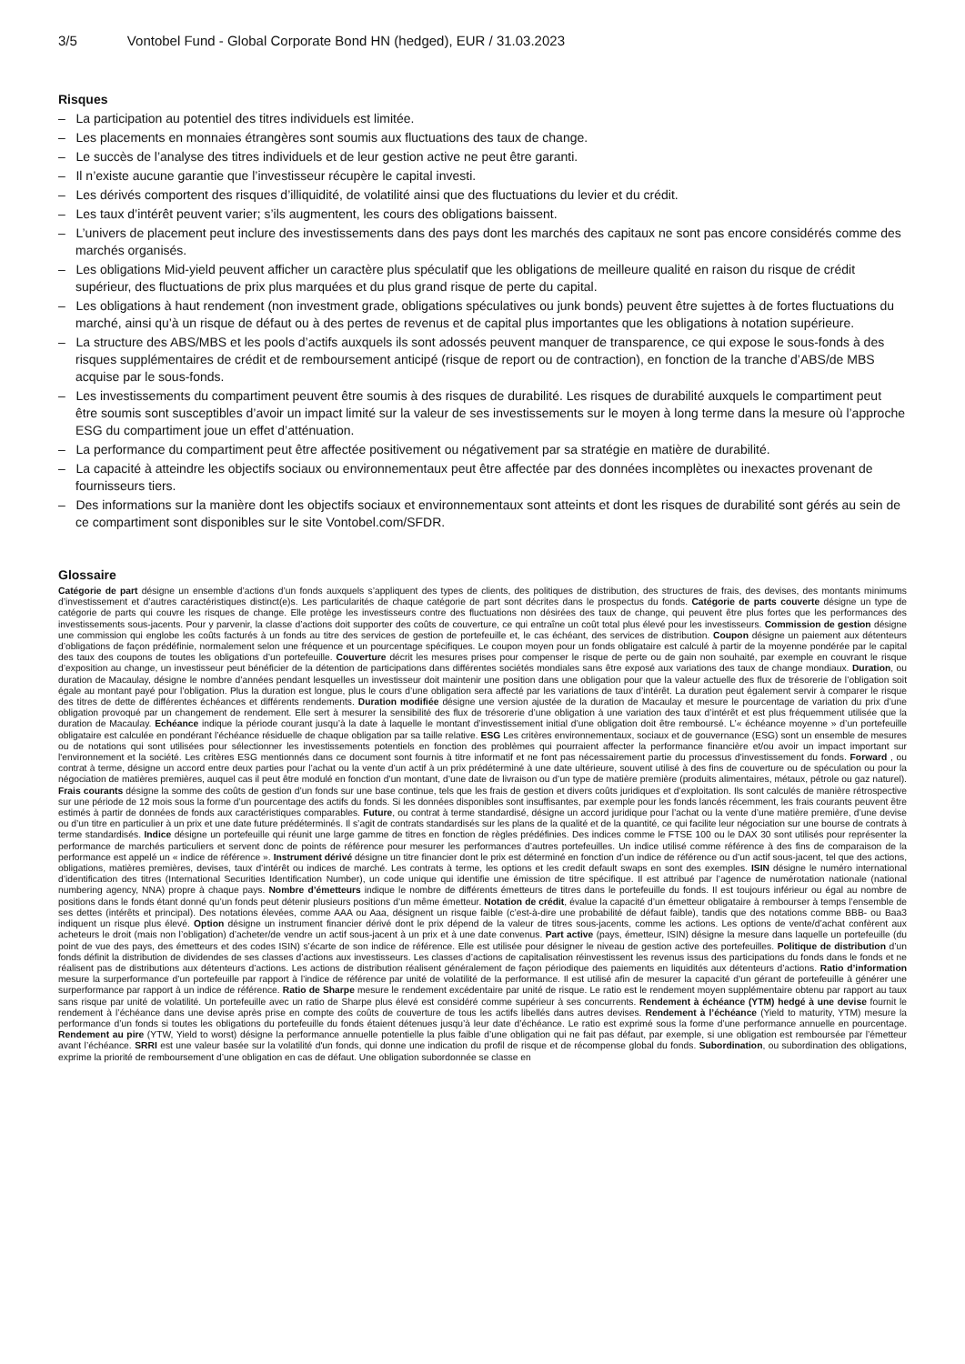3/5 Vontobel Fund - Global Corporate Bond HN (hedged), EUR / 31.03.2023
Risques
– La participation au potentiel des titres individuels est limitée.
– Les placements en monnaies étrangères sont soumis aux fluctuations des taux de change.
– Le succès de l’analyse des titres individuels et de leur gestion active ne peut être garanti.
– Il n’existe aucune garantie que l’investisseur récupère le capital investi.
– Les dérivés comportent des risques d’illiquidité, de volatilité ainsi que des fluctuations du levier et du crédit.
– Les taux d’intérêt peuvent varier; s’ils augmentent, les cours des obligations baissent.
– L’univers de placement peut inclure des investissements dans des pays dont les marchés des capitaux ne sont pas encore considérés comme des marchés organisés.
– Les obligations Mid-yield peuvent afficher un caractère plus spéculatif que les obligations de meilleure qualité en raison du risque de crédit supérieur, des fluctuations de prix plus marquées et du plus grand risque de perte du capital.
– Les obligations à haut rendement (non investment grade, obligations spéculatives ou junk bonds) peuvent être sujettes à de fortes fluctuations du marché, ainsi qu’à un risque de défaut ou à des pertes de revenus et de capital plus importantes que les obligations à notation supérieure.
– La structure des ABS/MBS et les pools d’actifs auxquels ils sont adossés peuvent manquer de transparence, ce qui expose le sous-fonds à des risques supplémentaires de crédit et de remboursement anticipé (risque de report ou de contraction), en fonction de la tranche d’ABS/de MBS acquise par le sous-fonds.
– Les investissements du compartiment peuvent être soumis à des risques de durabilité. Les risques de durabilité auxquels le compartiment peut être soumis sont susceptibles d’avoir un impact limité sur la valeur de ses investissements sur le moyen à long terme dans la mesure où l’approche ESG du compartiment joue un effet d’atténuation.
– La performance du compartiment peut être affectée positivement ou négativement par sa stratégie en matière de durabilité.
– La capacité à atteindre les objectifs sociaux ou environnementaux peut être affectée par des données incomplètes ou inexactes provenant de fournisseurs tiers.
– Des informations sur la manière dont les objectifs sociaux et environnementaux sont atteints et dont les risques de durabilité sont gérés au sein de ce compartiment sont disponibles sur le site Vontobel.com/SFDR.
Glossaire
Catégorie de part désigne un ensemble d’actions d’un fonds auxquels s’appliquent des types de clients, des politiques de distribution, des structures de frais, des devises, des montants minimums d’investissement et d’autres caractéristiques distinct(e)s. Les particularités de chaque catégorie de part sont décrites dans le prospectus du fonds. Catégorie de parts couverte désigne un type de catégorie de parts qui couvre les risques de change. Elle protège les investisseurs contre des fluctuations non désirées des taux de change, qui peuvent être plus fortes que les performances des investissements sous-jacents. Pour y parvenir, la classe d’actions doit supporter des coûts de couverture, ce qui entraîne un coût total plus élevé pour les investisseurs. Commission de gestion désigne une commission qui englobe les coûts facturés à un fonds au titre des services de gestion de portefeuille et, le cas échéant, des services de distribution. Coupon désigne un paiement aux détenteurs d’obligations de façon prédéfinie, normalement selon une fréquence et un pourcentage spécifiques. Le coupon moyen pour un fonds obligataire est calculé à partir de la moyenne pondérée par le capital des taux des coupons de toutes les obligations d’un portefeuille. Couverture décrit les mesures prises pour compenser le risque de perte ou de gain non souhaité, par exemple en couvrant le risque d’exposition au change, un investisseur peut bénéficier de la détention de participations dans différentes sociétés mondiales sans être exposé aux variations des taux de change mondiaux. Duration, ou duration de Macaulay, désigne le nombre d’années pendant lesquelles un investisseur doit maintenir une position dans une obligation pour que la valeur actuelle des flux de trésorerie de l’obligation soit égale au montant payé pour l’obligation. Plus la duration est longue, plus le cours d’une obligation sera affecté par les variations de taux d’intérêt. La duration peut également servir à comparer le risque des titres de dette de différentes échéances et différents rendements. Duration modifiée désigne une version ajustée de la duration de Macaulay et mesure le pourcentage de variation du prix d’une obligation provoqué par un changement de rendement. Elle sert à mesurer la sensibilité des flux de trésorerie d’une obligation à une variation des taux d’intérêt et est plus fréquemment utilisée que la duration de Macaulay. Echéance indique la période courant jusqu’à la date à laquelle le montant d’investissement initial d’une obligation doit être remboursé. L’« échéance moyenne » d’un portefeuille obligataire est calculée en pondérant l’échéance résiduelle de chaque obligation par sa taille relative. ESG Les critères environnementaux, sociaux et de gouvernance (ESG) sont un ensemble de mesures ou de notations qui sont utilisées pour sélectionner les investissements potentiels en fonction des problèmes qui pourraient affecter la performance financière et/ou avoir un impact important sur l'environnement et la société. Les critères ESG mentionnés dans ce document sont fournis à titre informatif et ne font pas nécessairement partie du processus d'investissement du fonds. Forward , ou contrat à terme, désigne un accord entre deux parties pour l’achat ou la vente d’un actif à un prix prédéterminé à une date ultérieure, souvent utilisé à des fins de couverture ou de spéculation ou pour la négociation de matières premières, auquel cas il peut être modulé en fonction d’un montant, d’une date de livraison ou d’un type de matière première (produits alimentaires, métaux, pétrole ou gaz naturel). Frais courants désigne la somme des coûts de gestion d’un fonds sur une base continue, tels que les frais de gestion et divers coûts juridiques et d’exploitation. Ils sont calculés de manière rétrospective sur une période de 12 mois sous la forme d’un pourcentage des actifs du fonds. Si les données disponibles sont insuffisantes, par exemple pour les fonds lancés récemment, les frais courants peuvent être estimés à partir de données de fonds aux caractéristiques comparables. Future, ou contrat à terme standardisé, désigne un accord juridique pour l’achat ou la vente d’une matière première, d’une devise ou d’un titre en particulier à un prix et une date future prédéterminés. Il s’agit de contrats standardisés sur les plans de la qualité et de la quantité, ce qui facilite leur négociation sur une bourse de contrats à terme standardisés. Indice désigne un portefeuille qui réunit une large gamme de titres en fonction de règles prédéfinies. Des indices comme le FTSE 100 ou le DAX 30 sont utilisés pour représenter la performance de marchés particuliers et servent donc de points de référence pour mesurer les performances d’autres portefeuilles. Un indice utilisé comme référence à des fins de comparaison de la performance est appelé un « indice de référence ». Instrument dérivé désigne un titre financier dont le prix est déterminé en fonction d’un indice de référence ou d’un actif sous-jacent, tel que des actions, obligations, matières premières, devises, taux d’intérêt ou indices de marché. Les contrats à terme, les options et les credit default swaps en sont des exemples. ISIN désigne le numéro international d’identification des titres (International Securities Identification Number), un code unique qui identifie une émission de titre spécifique. Il est attribué par l’agence de numérotation nationale (national numbering agency, NNA) propre à chaque pays. Nombre d’émetteurs indique le nombre de différents émetteurs de titres dans le portefeuille du fonds. Il est toujours inférieur ou égal au nombre de positions dans le fonds étant donné qu’un fonds peut détenir plusieurs positions d’un même émetteur. Notation de crédit, évalue la capacité d’un émetteur obligataire à rembourser à temps l’ensemble de ses dettes (intérêts et principal). Des notations élevées, comme AAA ou Aaa, désignent un risque faible (c’est-à-dire une probabilité de défaut faible), tandis que des notations comme BBB- ou Baa3 indiquent un risque plus élevé. Option désigne un instrument financier dérivé dont le prix dépend de la valeur de titres sous-jacents, comme les actions. Les options de vente/d’achat confèrent aux acheteurs le droit (mais non l’obligation) d’acheter/de vendre un actif sous-jacent à un prix et à une date convenus. Part active (pays, émetteur, ISIN) désigne la mesure dans laquelle un portefeuille (du point de vue des pays, des émetteurs et des codes ISIN) s’écarte de son indice de référence. Elle est utilisée pour désigner le niveau de gestion active des portefeuilles. Politique de distribution d’un fonds définit la distribution de dividendes de ses classes d’actions aux investisseurs. Les classes d’actions de capitalisation réinvestissent les revenus issus des participations du fonds dans le fonds et ne réalisent pas de distributions aux détenteurs d’actions. Les actions de distribution réalisent généralement de façon périodique des paiements en liquidités aux détenteurs d’actions. Ratio d’information mesure la surperformance d’un portefeuille par rapport à l’indice de référence par unité de volatilité de la performance. Il est utilisé afin de mesurer la capacité d’un gérant de portefeuille à générer une surperformance par rapport à un indice de référence. Ratio de Sharpe mesure le rendement excédentaire par unité de risque. Le ratio est le rendement moyen supplémentaire obtenu par rapport au taux sans risque par unité de volatilité. Un portefeuille avec un ratio de Sharpe plus élevé est considéré comme supérieur à ses concurrents. Rendement à échéance (YTM) hedgé à une devise fournit le rendement à l’échéance dans une devise après prise en compte des coûts de couverture de tous les actifs libellés dans autres devises. Rendement à l’échéance (Yield to maturity, YTM) mesure la performance d’un fonds si toutes les obligations du portefeuille du fonds étaient détenues jusqu’à leur date d’échéance. Le ratio est exprimé sous la forme d’une performance annuelle en pourcentage. Rendement au pire (YTW, Yield to worst) désigne la performance annuelle potentielle la plus faible d’une obligation qui ne fait pas défaut, par exemple, si une obligation est remboursée par l’émetteur avant l’échéance. SRRI est une valeur basée sur la volatilité d'un fonds, qui donne une indication du profil de risque et de récompense global du fonds. Subordination, ou subordination des obligations, exprime la priorité de remboursement d’une obligation en cas de défaut. Une obligation subordonnée se classe en